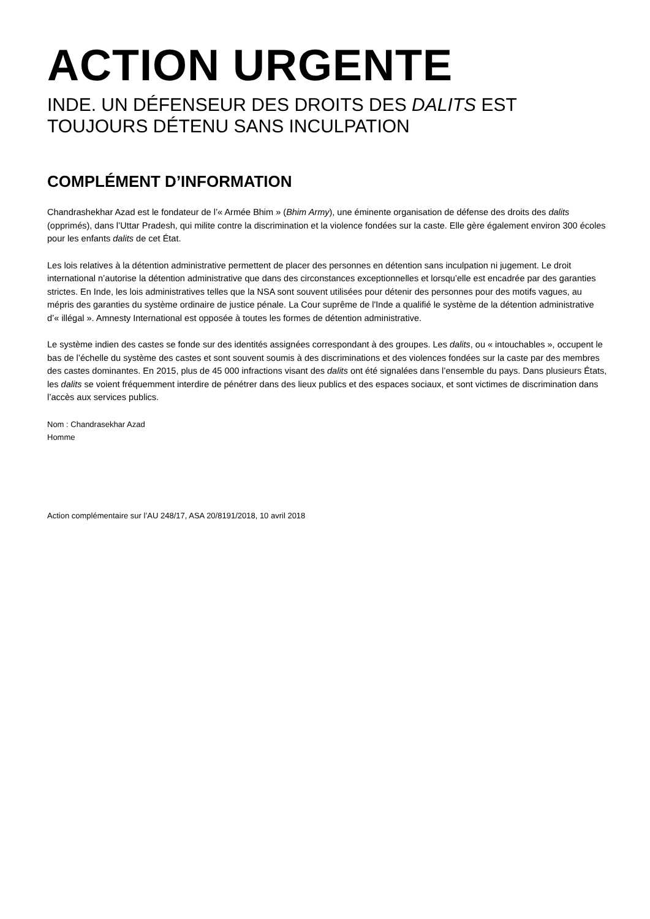ACTION URGENTE
INDE. UN DÉFENSEUR DES DROITS DES DALITS EST TOUJOURS DÉTENU SANS INCULPATION
COMPLÉMENT D’INFORMATION
Chandrashekhar Azad est le fondateur de l’« Armée Bhim » (Bhim Army), une éminente organisation de défense des droits des dalits (opprimés), dans l’Uttar Pradesh, qui milite contre la discrimination et la violence fondées sur la caste. Elle gère également environ 300 écoles pour les enfants dalits de cet État.
Les lois relatives à la détention administrative permettent de placer des personnes en détention sans inculpation ni jugement. Le droit international n’autorise la détention administrative que dans des circonstances exceptionnelles et lorsqu’elle est encadrée par des garanties strictes. En Inde, les lois administratives telles que la NSA sont souvent utilisées pour détenir des personnes pour des motifs vagues, au mépris des garanties du système ordinaire de justice pénale. La Cour suprême de l'Inde a qualifié le système de la détention administrative d’« illégal ». Amnesty International est opposée à toutes les formes de détention administrative.
Le système indien des castes se fonde sur des identités assignées correspondant à des groupes. Les dalits, ou « intouchables », occupent le bas de l’échelle du système des castes et sont souvent soumis à des discriminations et des violences fondées sur la caste par des membres des castes dominantes. En 2015, plus de 45 000 infractions visant des dalits ont été signalées dans l’ensemble du pays. Dans plusieurs États, les dalits se voient fréquemment interdire de pénétrer dans des lieux publics et des espaces sociaux, et sont victimes de discrimination dans l’accès aux services publics.
Nom : Chandrasekhar Azad
Homme
Action complémentaire sur l’AU 248/17, ASA 20/8191/2018, 10 avril 2018